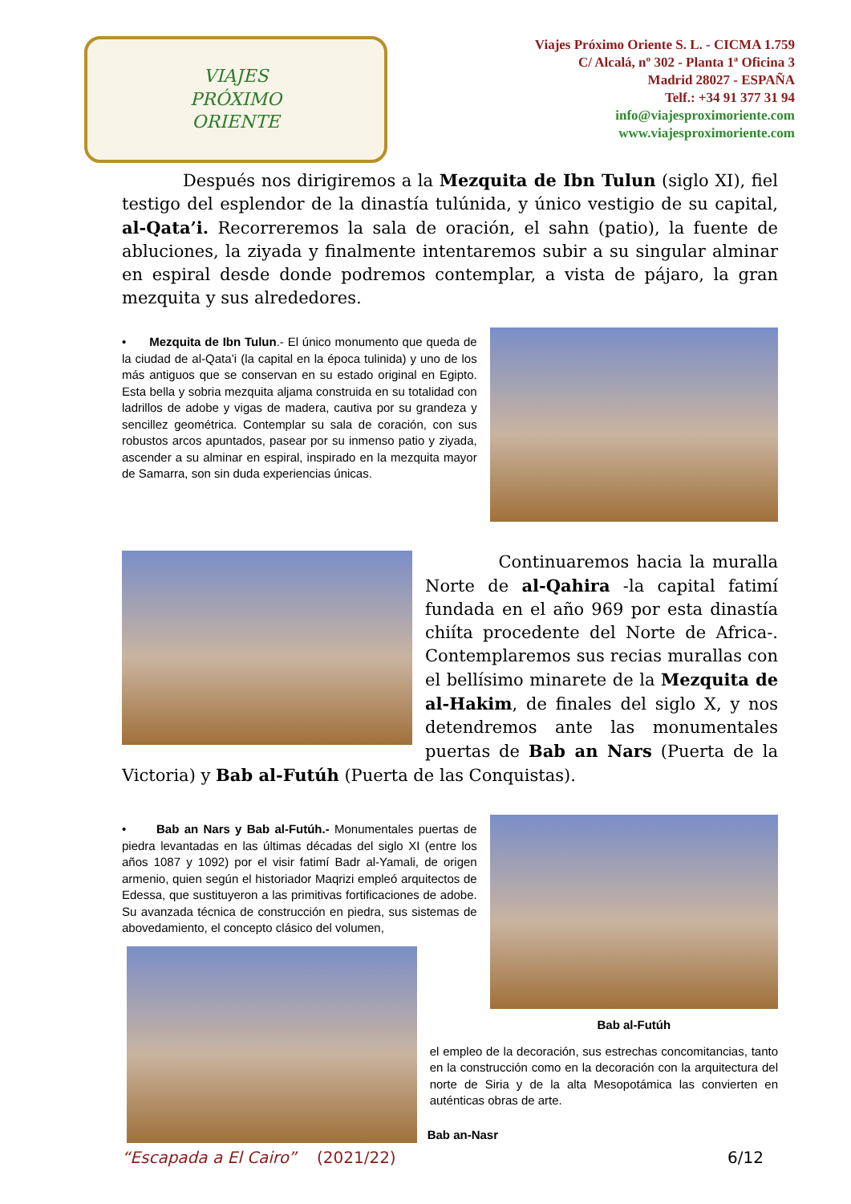VIAJES
PRÓXIMO
ORIENTE
Viajes Próximo Oriente S. L. - CICMA 1.759
C/ Alcalá, nº 302 - Planta 1ª Oficina 3
Madrid 28027 - ESPAÑA
Telf.: +34 91 377 31 94
info@viajesproximoriente.com
www.viajesproximoriente.com
Después nos dirigiremos a la Mezquita de Ibn Tulun (siglo XI), fiel testigo del esplendor de la dinastía tulúnida, y único vestigio de su capital, al-Qata’i. Recorreremos la sala de oración, el sahn (patio), la fuente de abluciones, la ziyada y finalmente intentaremos subir a su singular alminar en espiral desde donde podremos contemplar, a vista de pájaro, la gran mezquita y sus alrededores.
• Mezquita de Ibn Tulun.- El único monumento que queda de la ciudad de al-Qata’i (la capital en la época tulinida) y uno de los más antiguos que se conservan en su estado original en Egipto. Esta bella y sobria mezquita aljama construida en su totalidad con ladrillos de adobe y vigas de madera, cautiva por su grandeza y sencillez geométrica. Contemplar su sala de coración, con sus robustos arcos apuntados, pasear por su inmenso patio y ziyada, ascender a su alminar en espiral, inspirado en la mezquita mayor de Samarra, son sin duda experiencias únicas.
Continuaremos hacia la muralla Norte de al-Qahira -la capital fatimí fundada en el año 969 por esta dinastía chiíta procedente del Norte de Africa-. Contemplaremos sus recias murallas con el bellísimo minarete de la Mezquita de al-Hakim, de finales del siglo X, y nos detendremos ante las monumentales puertas de Bab an Nars (Puerta de la Victoria) y Bab al-Futúh (Puerta de las Conquistas).
• Bab an Nars y Bab al-Futúh.- Monumentales puertas de piedra levantadas en las últimas décadas del siglo XI (entre los años 1087 y 1092) por el visir fatimí Badr al-Yamali, de origen armenio, quien según el historiador Maqrizi empleó arquitectos de Edessa, que sustituyeron a las primitivas fortificaciones de adobe. Su avanzada técnica de construcción en piedra, sus sistemas de abovedamiento, el concepto clásico del volumen,
Bab al-Futúh
el empleo de la decoración, sus estrechas concomitancias, tanto en la construcción como en la decoración con la arquitectura del norte de Siria y de la alta Mesopotámica las convierten en auténticas obras de arte.
Bab an-Nasr
“Escapada a El Cairo” (2021/22) 6/12